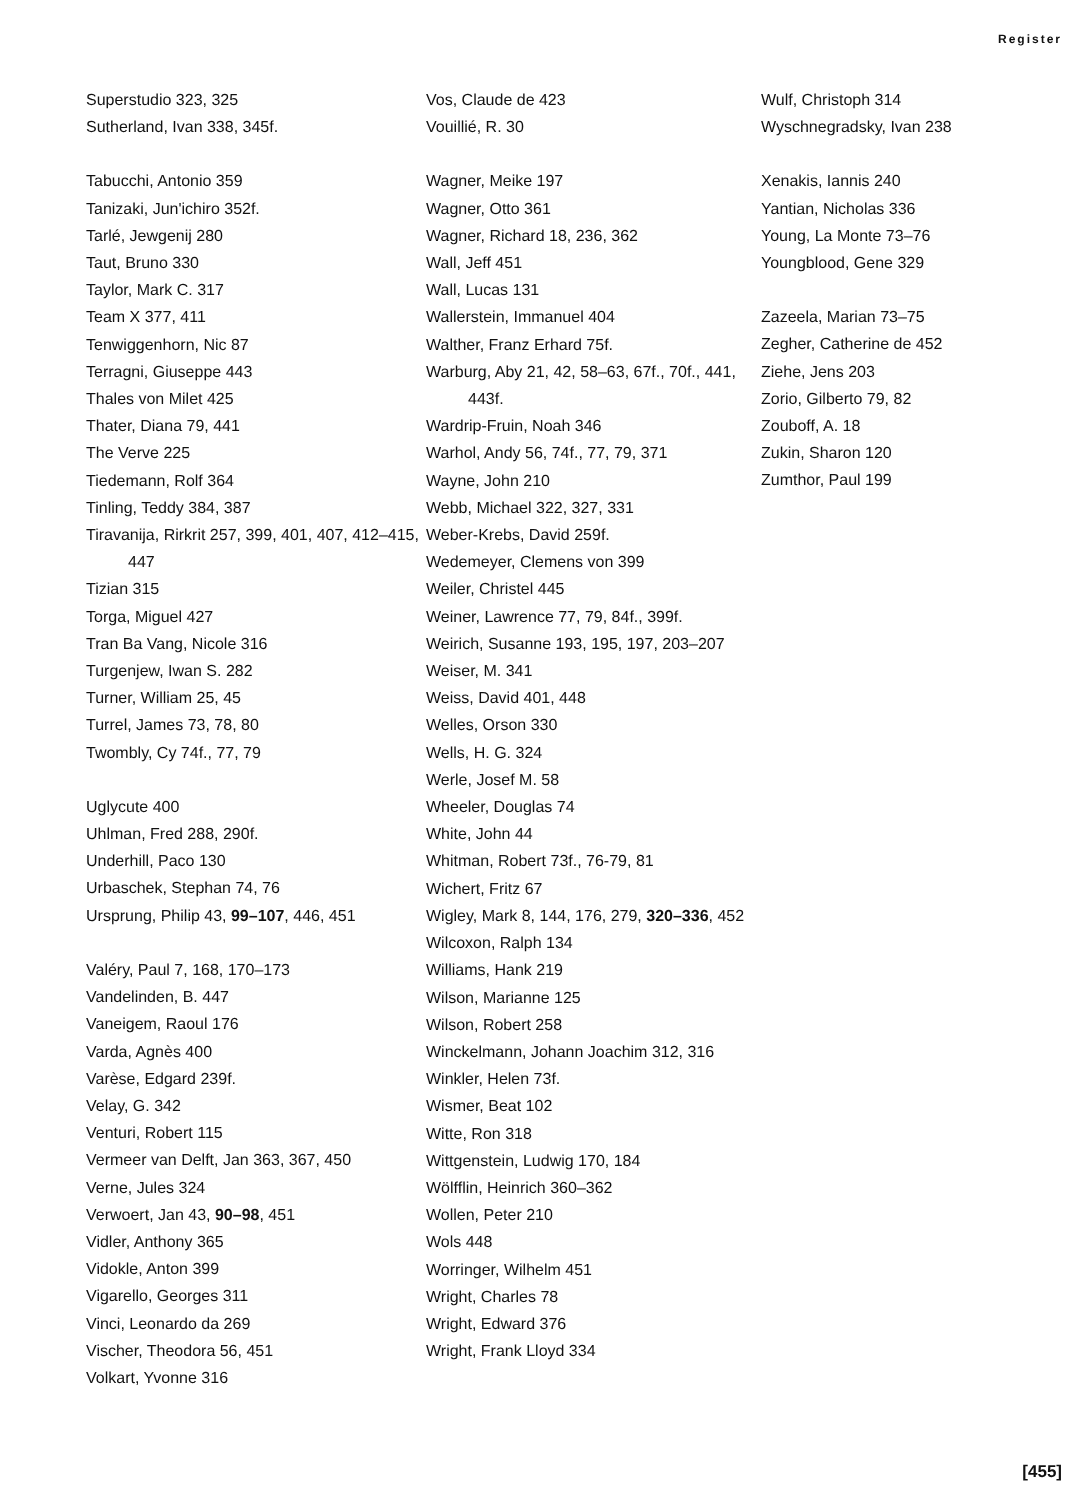Register
Superstudio 323, 325
Sutherland, Ivan 338, 345f.
Tabucchi, Antonio 359
Tanizaki, Jun'ichiro 352f.
Tarlé, Jewgenij 280
Taut, Bruno 330
Taylor, Mark C. 317
Team X 377, 411
Tenwiggenhorn, Nic 87
Terragni, Giuseppe 443
Thales von Milet 425
Thater, Diana 79, 441
The Verve 225
Tiedemann, Rolf 364
Tinling, Teddy 384, 387
Tiravanija, Rirkrit 257, 399, 401, 407, 412–415, 447
Tizian 315
Torga, Miguel 427
Tran Ba Vang, Nicole 316
Turgenjew, Iwan S. 282
Turner, William 25, 45
Turrel, James 73, 78, 80
Twombly, Cy 74f., 77, 79
Uglycute 400
Uhlman, Fred 288, 290f.
Underhill, Paco 130
Urbaschek, Stephan 74, 76
Ursprung, Philip 43, 99–107, 446, 451
Valéry, Paul 7, 168, 170–173
Vandelinden, B. 447
Vaneigem, Raoul 176
Varda, Agnès 400
Varèse, Edgard 239f.
Velay, G. 342
Venturi, Robert 115
Vermeer van Delft, Jan 363, 367, 450
Verne, Jules 324
Verwoert, Jan 43, 90–98, 451
Vidler, Anthony 365
Vidokle, Anton 399
Vigarello, Georges 311
Vinci, Leonardo da 269
Vischer, Theodora 56, 451
Volkart, Yvonne 316
Vos, Claude de 423
Vouillié, R. 30
Wagner, Meike 197
Wagner, Otto 361
Wagner, Richard 18, 236, 362
Wall, Jeff 451
Wall, Lucas 131
Wallerstein, Immanuel 404
Walther, Franz Erhard 75f.
Warburg, Aby 21, 42, 58–63, 67f., 70f., 441, 443f.
Wardrip-Fruin, Noah 346
Warhol, Andy 56, 74f., 77, 79, 371
Wayne, John 210
Webb, Michael 322, 327, 331
Weber-Krebs, David 259f.
Wedemeyer, Clemens von 399
Weiler, Christel 445
Weiner, Lawrence 77, 79, 84f., 399f.
Weirich, Susanne 193, 195, 197, 203–207
Weiser, M. 341
Weiss, David 401, 448
Welles, Orson 330
Wells, H. G. 324
Werle, Josef M. 58
Wheeler, Douglas 74
White, John 44
Whitman, Robert 73f., 76-79, 81
Wichert, Fritz 67
Wigley, Mark 8, 144, 176, 279, 320–336, 452
Wilcoxon, Ralph 134
Williams, Hank 219
Wilson, Marianne 125
Wilson, Robert 258
Winckelmann, Johann Joachim 312, 316
Winkler, Helen 73f.
Wismer, Beat 102
Witte, Ron 318
Wittgenstein, Ludwig 170, 184
Wölfflin, Heinrich 360–362
Wollen, Peter 210
Wols 448
Worringer, Wilhelm 451
Wright, Charles 78
Wright, Edward 376
Wright, Frank Lloyd 334
Wulf, Christoph 314
Wyschnegradsky, Ivan 238
Xenakis, Iannis 240
Yantian, Nicholas 336
Young, La Monte 73–76
Youngblood, Gene 329
Zazeela, Marian 73–75
Zegher, Catherine de 452
Ziehe, Jens 203
Zorio, Gilberto 79, 82
Zouboff, A. 18
Zukin, Sharon 120
Zumthor, Paul 199
[455]